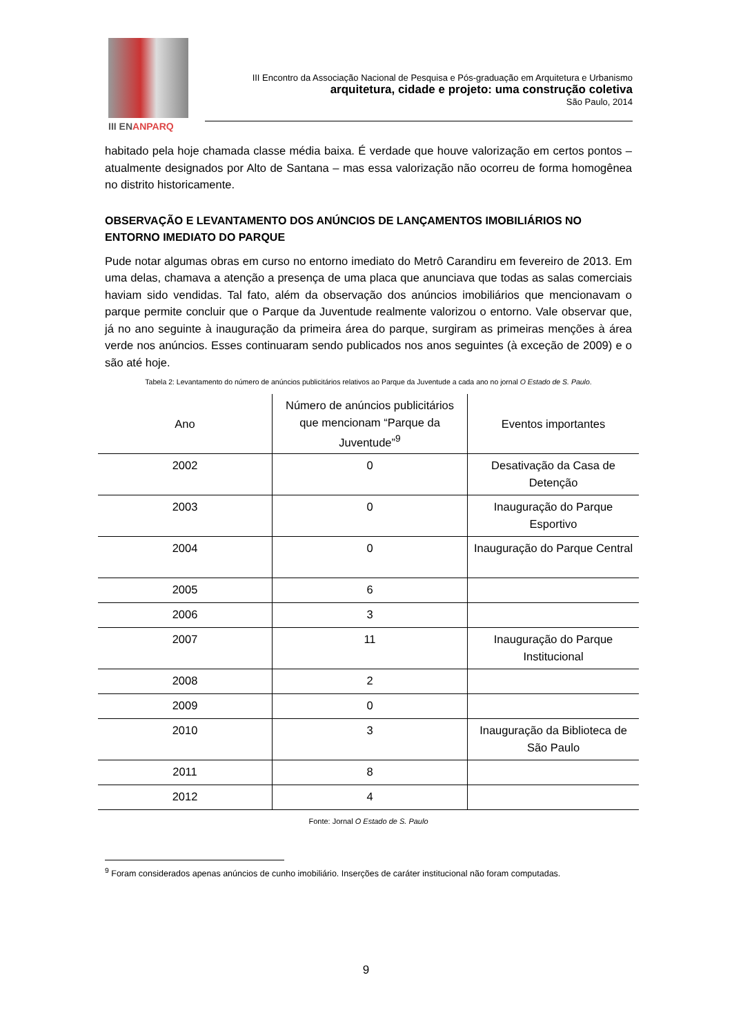III ENANPARQ
III Encontro da Associação Nacional de Pesquisa e Pós-graduação em Arquitetura e Urbanismo
arquitetura, cidade e projeto: uma construção coletiva
São Paulo, 2014
habitado pela hoje chamada classe média baixa. É verdade que houve valorização em certos pontos – atualmente designados por Alto de Santana – mas essa valorização não ocorreu de forma homogênea no distrito historicamente.
OBSERVAÇÃO E LEVANTAMENTO DOS ANÚNCIOS DE LANÇAMENTOS IMOBILIÁRIOS NO ENTORNO IMEDIATO DO PARQUE
Pude notar algumas obras em curso no entorno imediato do Metrô Carandiru em fevereiro de 2013. Em uma delas, chamava a atenção a presença de uma placa que anunciava que todas as salas comerciais haviam sido vendidas. Tal fato, além da observação dos anúncios imobiliários que mencionavam o parque permite concluir que o Parque da Juventude realmente valorizou o entorno. Vale observar que, já no ano seguinte à inauguração da primeira área do parque, surgiram as primeiras menções à área verde nos anúncios. Esses continuaram sendo publicados nos anos seguintes (à exceção de 2009) e o são até hoje.
Tabela 2: Levantamento do número de anúncios publicitários relativos ao Parque da Juventude a cada ano no jornal O Estado de S. Paulo.
| Ano | Número de anúncios publicitários que mencionam “Parque da Juventude”<sup>9</sup> | Eventos importantes |
| --- | --- | --- |
| 2002 | 0 | Desativação da Casa de Detenção |
| 2003 | 0 | Inauguração do Parque Esportivo |
| 2004 | 0 | Inauguração do Parque Central |
| 2005 | 6 | |
| 2006 | 3 | |
| 2007 | 11 | Inauguração do Parque Institucional |
| 2008 | 2 | |
| 2009 | 0 | |
| 2010 | 3 | Inauguração da Biblioteca de São Paulo |
| 2011 | 8 | |
| 2012 | 4 | |
Fonte: Jornal O Estado de S. Paulo
<sup>9</sup> Foram considerados apenas anúncios de cunho imobiliário. Inserções de caráter institucional não foram computadas.
9